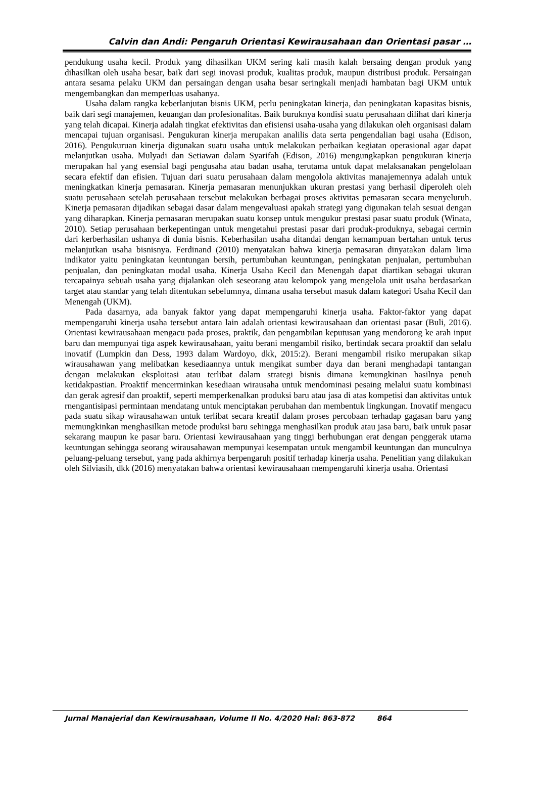Calvin dan Andi: Pengaruh Orientasi Kewirausahaan dan Orientasi pasar …
pendukung usaha kecil. Produk yang dihasilkan UKM sering kali masih kalah bersaing dengan produk yang dihasilkan oleh usaha besar, baik dari segi inovasi produk, kualitas produk, maupun distribusi produk. Persaingan antara sesama pelaku UKM dan persaingan dengan usaha besar seringkali menjadi hambatan bagi UKM untuk mengembangkan dan memperluas usahanya.
Usaha dalam rangka keberlanjutan bisnis UKM, perlu peningkatan kinerja, dan peningkatan kapasitas bisnis, baik dari segi manajemen, keuangan dan profesionalitas. Baik buruknya kondisi suatu perusahaan dilihat dari kinerja yang telah dicapai. Kinerja adalah tingkat efektivitas dan efisiensi usaha-usaha yang dilakukan oleh organisasi dalam mencapai tujuan organisasi. Pengukuran kinerja merupakan analilis data serta pengendalian bagi usaha (Edison, 2016). Pengukuruan kinerja digunakan suatu usaha untuk melakukan perbaikan kegiatan operasional agar dapat melanjutkan usaha. Mulyadi dan Setiawan dalam Syarifah (Edison, 2016) mengungkapkan pengukuran kinerja merupakan hal yang esensial bagi pengusaha atau badan usaha, terutama untuk dapat melaksanakan pengelolaan secara efektif dan efisien. Tujuan dari suatu perusahaan dalam mengolola aktivitas manajemennya adalah untuk meningkatkan kinerja pemasaran. Kinerja pemasaran menunjukkan ukuran prestasi yang berhasil diperoleh oleh suatu perusahaan setelah perusahaan tersebut melakukan berbagai proses aktivitas pemasaran secara menyeluruh. Kinerja pemasaran dijadikan sebagai dasar dalam mengevaluasi apakah strategi yang digunakan telah sesuai dengan yang diharapkan. Kinerja pemasaran merupakan suatu konsep untuk mengukur prestasi pasar suatu produk (Winata, 2010). Setiap perusahaan berkepentingan untuk mengetahui prestasi pasar dari produk-produknya, sebagai cermin dari kerberhasilan ushanya di dunia bisnis. Keberhasilan usaha ditandai dengan kemampuan bertahan untuk terus melanjutkan usaha bisnisnya. Ferdinand (2010) menyatakan bahwa kinerja pemasaran dinyatakan dalam lima indikator yaitu peningkatan keuntungan bersih, pertumbuhan keuntungan, peningkatan penjualan, pertumbuhan penjualan, dan peningkatan modal usaha. Kinerja Usaha Kecil dan Menengah dapat diartikan sebagai ukuran tercapainya sebuah usaha yang dijalankan oleh seseorang atau kelompok yang mengelola unit usaha berdasarkan target atau standar yang telah ditentukan sebelumnya, dimana usaha tersebut masuk dalam kategori Usaha Kecil dan Menengah (UKM).
Pada dasarnya, ada banyak faktor yang dapat mempengaruhi kinerja usaha. Faktor-faktor yang dapat mempengaruhi kinerja usaha tersebut antara lain adalah orientasi kewirausahaan dan orientasi pasar (Buli, 2016). Orientasi kewirausahaan mengacu pada proses, praktik, dan pengambilan keputusan yang mendorong ke arah input baru dan mempunyai tiga aspek kewirausahaan, yaitu berani mengambil risiko, bertindak secara proaktif dan selalu inovatif (Lumpkin dan Dess, 1993 dalam Wardoyo, dkk, 2015:2). Berani mengambil risiko merupakan sikap wirausahawan yang melibatkan kesediaannya untuk mengikat sumber daya dan berani menghadapi tantangan dengan melakukan eksploitasi atau terlibat dalam strategi bisnis dimana kemungkinan hasilnya penuh ketidakpastian. Proaktif mencerminkan kesediaan wirausaha untuk mendominasi pesaing melalui suatu kombinasi dan gerak agresif dan proaktif, seperti memperkenalkan produksi baru atau jasa di atas kompetisi dan aktivitas untuk rnengantisipasi permintaan mendatang untuk menciptakan perubahan dan membentuk lingkungan. Inovatif mengacu pada suatu sikap wirausahawan untuk terlibat secara kreatif dalam proses percobaan terhadap gagasan baru yang memungkinkan menghasilkan metode produksi baru sehingga menghasilkan produk atau jasa baru, baik untuk pasar sekarang maupun ke pasar baru. Orientasi kewirausahaan yang tinggi berhubungan erat dengan penggerak utama keuntungan sehingga seorang wirausahawan mempunyai kesempatan untuk mengambil keuntungan dan munculnya peluang-peluang tersebut, yang pada akhirnya berpengaruh positif terhadap kinerja usaha. Penelitian yang dilakukan oleh Silviasih, dkk (2016) menyatakan bahwa orientasi kewirausahaan mempengaruhi kinerja usaha. Orientasi
Jurnal Manajerial dan Kewirausahaan, Volume II No. 4/2020 Hal: 863-872 864